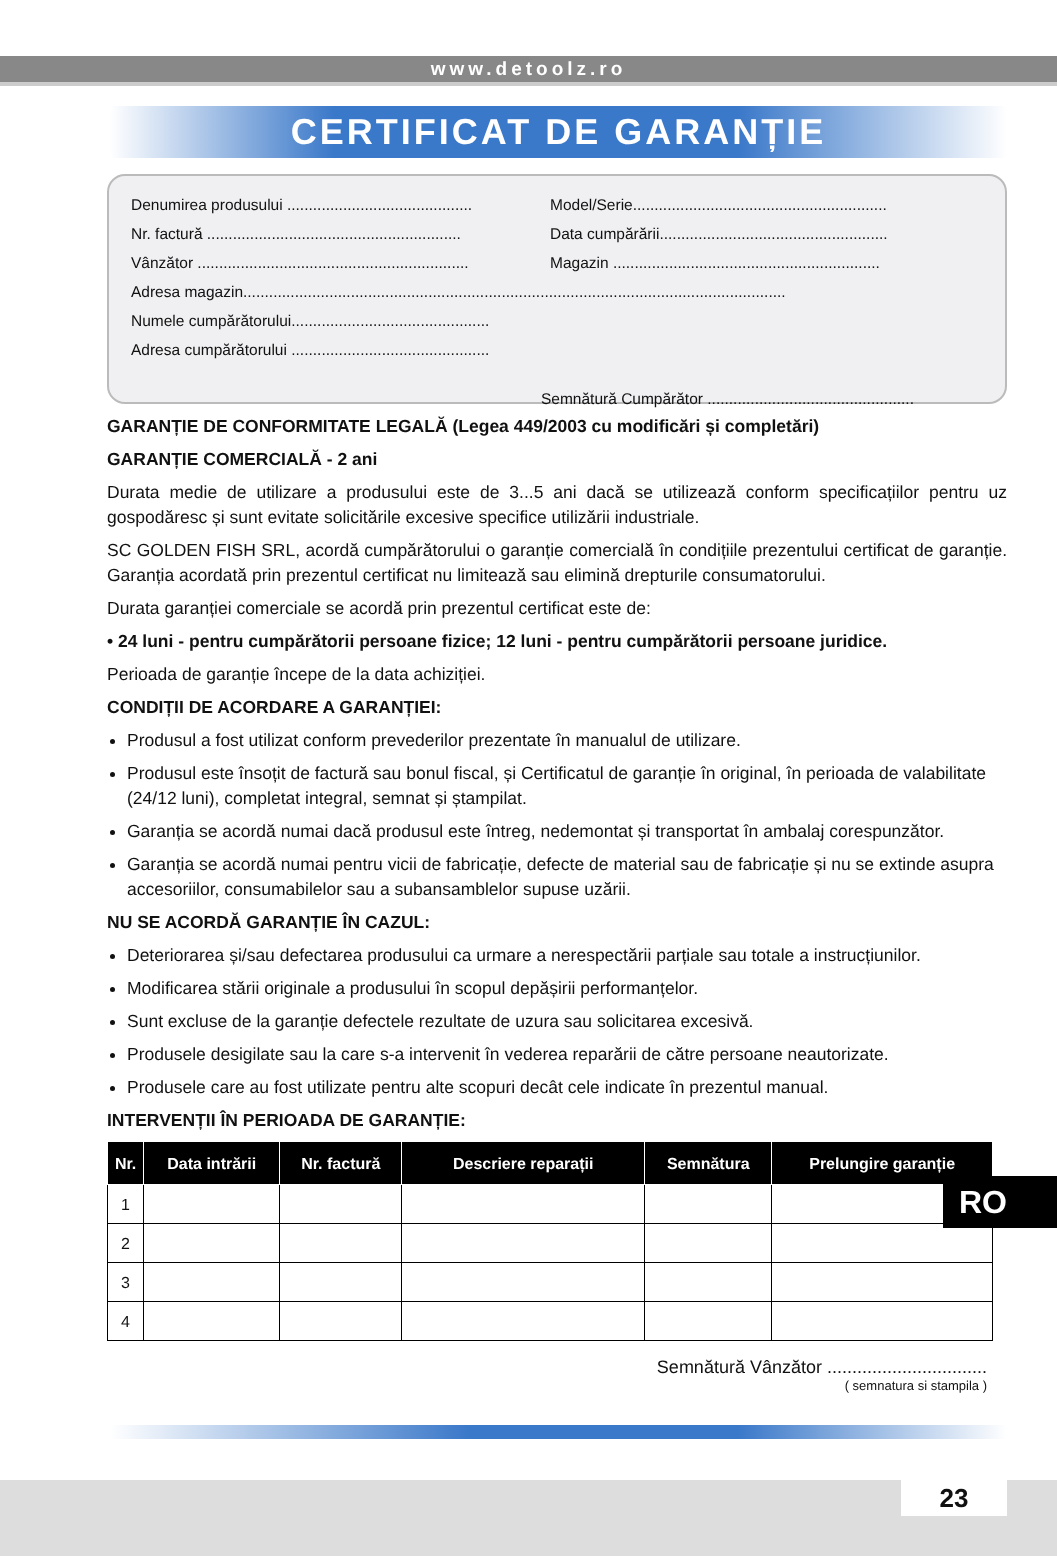www.detoolz.ro
CERTIFICAT DE GARANȚIE
Denumirea produsului ........................................... Model/Serie...........................................................
Nr. factură ........................................................... Data cumpărării.....................................................
Vânzător ............................................................... Magazin ..............................................................
Adresa magazin..............................................................................................................................
Numele cumpărătorului..............................................
Adresa cumpărătorului ..............................................
Semnătură Cumpărător ................................................
GARANȚIE DE CONFORMITATE LEGALĂ (Legea 449/2003 cu modificări și completări)
GARANȚIE COMERCIALĂ - 2 ani
Durata medie de utilizare a produsului este de 3...5 ani dacă se utilizează conform specificațiilor pentru uz gospodăresc și sunt evitate solicitările excesive specifice utilizării industriale.
SC GOLDEN FISH SRL, acordă cumpărătorului o garanție comercială în condițiile prezentului certificat de garanție. Garanția acordată prin prezentul certificat nu limitează sau elimină drepturile consumatorului.
Durata garanției comerciale se acordă prin prezentul certificat este de:
• 24 luni - pentru cumpărătorii persoane fizice; 12 luni - pentru cumpărătorii persoane juridice.
Perioada de garanție începe de la data achiziției.
CONDIȚII DE ACORDARE A GARANȚIEI:
Produsul a fost utilizat conform prevederilor prezentate în manualul de utilizare.
Produsul este însoțit de factură sau bonul fiscal, și Certificatul de garanție în original, în perioada de valabilitate (24/12 luni), completat integral, semnat și ștampilat.
Garanția se acordă numai dacă produsul este întreg, nedemontat și transportat în ambalaj corespunzător.
Garanția se acordă numai pentru vicii de fabricație, defecte de material sau de fabricație și nu se extinde asupra accesoriilor, consumabilelor sau a subansamblelor supuse uzării.
NU SE ACORDĂ GARANȚIE ÎN CAZUL:
Deteriorarea și/sau defectarea produsului ca urmare a nerespectării parțiale sau totale a instrucțiunilor.
Modificarea stării originale a produsului în scopul depășirii performanțelor.
Sunt excluse de la garanție defectele rezultate de uzura sau solicitarea excesivă.
Produsele desigilate sau la care s-a intervenit în vederea reparării de către persoane neautorizate.
Produsele care au fost utilizate pentru alte scopuri decât cele indicate în prezentul manual.
INTERVENȚII ÎN PERIOADA DE GARANȚIE:
| Nr. | Data intrării | Nr. factură | Descriere reparații | Semnătura | Prelungire garanție |
| --- | --- | --- | --- | --- | --- |
| 1 | | | | | |
| 2 | | | | | |
| 3 | | | | | |
| 4 | | | | | |
RO
Semnătură Vânzător ................................
( semnatura si stampila )
23